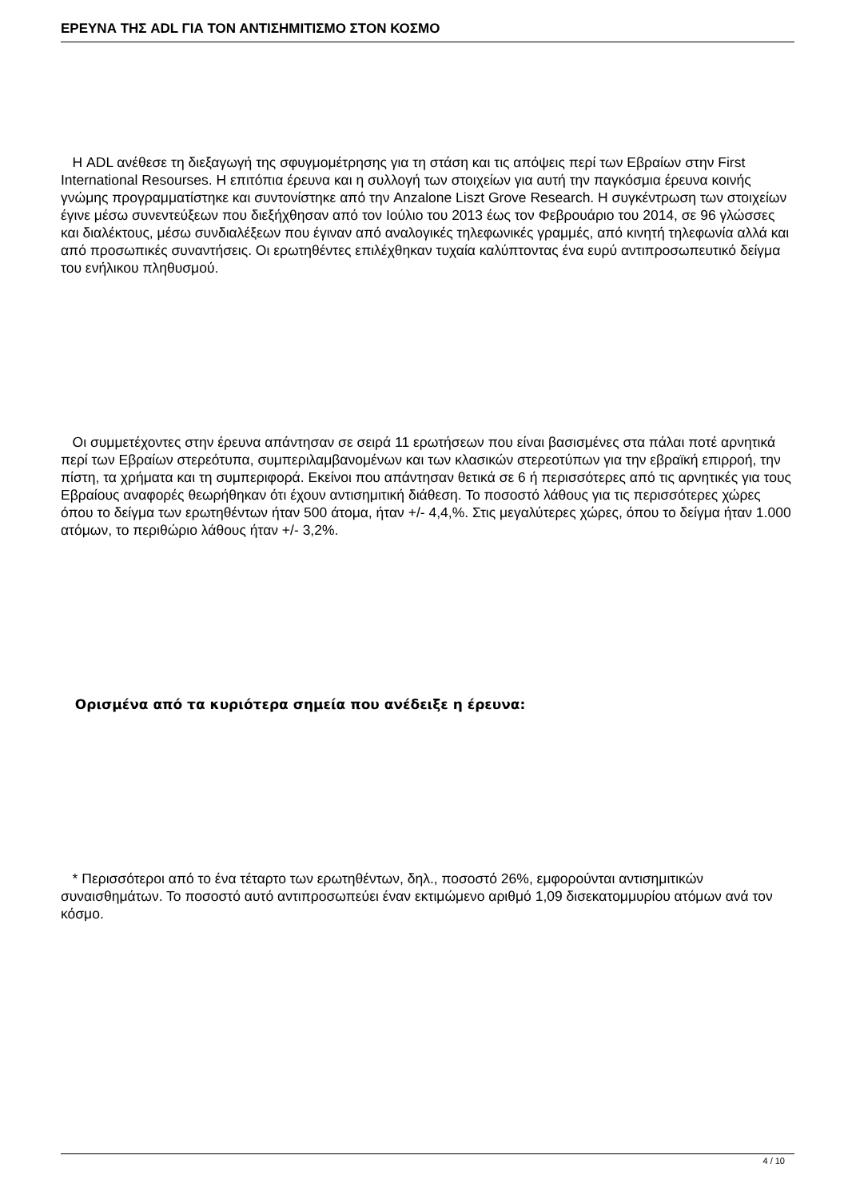ΕΡΕΥΝΑ ΤΗΣ ADL ΓΙΑ ΤΟΝ ΑΝΤΙΣΗΜΙΤΙΣΜΟ ΣΤΟΝ ΚΟΣΜΟ
Η ADL ανέθεσε τη διεξαγωγή της σφυγμομέτρησης για τη στάση και τις απόψεις περί των Εβραίων στην First International Resourses. Η επιτόπια έρευνα και η συλλογή των στοιχείων για αυτή την παγκόσμια έρευνα κοινής γνώμης προγραμματίστηκε και συντονίστηκε από την Anzalone Liszt Grove Research. Η συγκέντρωση των στοιχείων έγινε μέσω συνεντεύξεων που διεξήχθησαν από τον Ιούλιο του 2013 έως τον Φεβρουάριο του 2014, σε 96 γλώσσες και διαλέκτους, μέσω συνδιαλέξεων που έγιναν από αναλογικές τηλεφωνικές γραμμές, από κινητή τηλεφωνία αλλά και από προσωπικές συναντήσεις. Οι ερωτηθέντες επιλέχθηκαν τυχαία καλύπτοντας ένα ευρύ αντιπροσωπευτικό δείγμα του ενήλικου πληθυσμού.
Οι συμμετέχοντες στην έρευνα απάντησαν σε σειρά 11 ερωτήσεων που είναι βασισμένες στα πάλαι ποτέ αρνητικά περί των Εβραίων στερεότυπα, συμπεριλαμβανομένων και των κλασικών στερεοτύπων για την εβραϊκή επιρροή, την πίστη, τα χρήματα και τη συμπεριφορά. Εκείνοι που απάντησαν θετικά σε 6 ή περισσότερες από τις αρνητικές για τους Εβραίους αναφορές θεωρήθηκαν ότι έχουν αντισημιτική διάθεση. Το ποσοστό λάθους για τις περισσότερες χώρες όπου το δείγμα των ερωτηθέντων ήταν 500 άτομα, ήταν +/- 4,4,%. Στις μεγαλύτερες χώρες, όπου το δείγμα ήταν 1.000 ατόμων, το περιθώριο λάθους ήταν +/- 3,2%.
Ορισμένα από τα κυριότερα σημεία που ανέδειξε η έρευνα:
* Περισσότεροι από το ένα τέταρτο των ερωτηθέντων, δηλ., ποσοστό 26%, εμφορούνται αντισημιτικών συναισθημάτων. Το ποσοστό αυτό αντιπροσωπεύει έναν εκτιμώμενο αριθμό 1,09 δισεκατομμυρίου ατόμων ανά τον κόσμο.
4 / 10